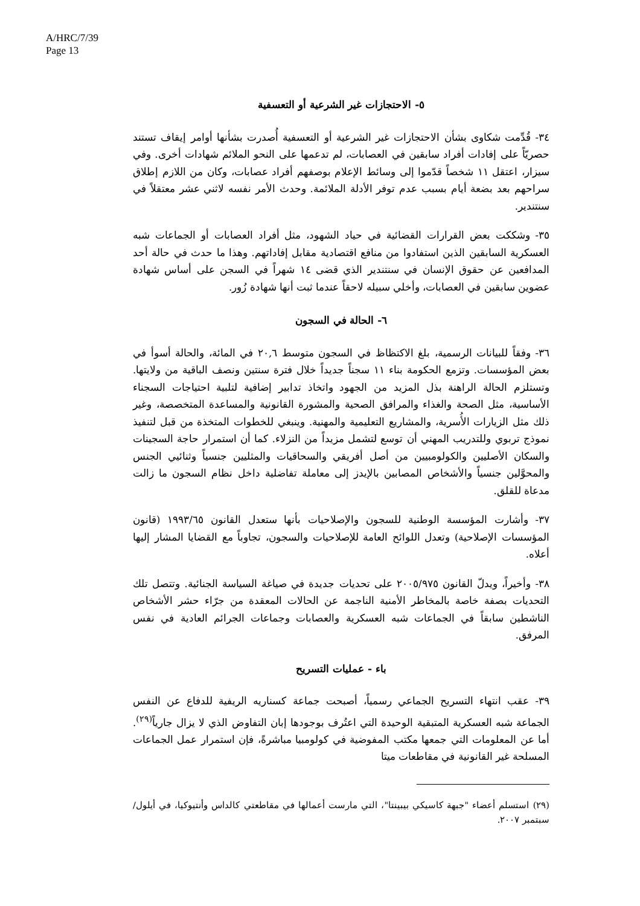A/HRC/7/39
Page 13
٥- الاحتجازات غير الشرعية أو التعسفية
٣٤- قُدِّمت شكاوى بشأن الاحتجازات غير الشرعية أو التعسفية أُصدرت بشأنها أوامر إيقاف تستند حصريّاً على إفادات أفراد سابقين في العصابات، لم تدعمها على النحو الملائم شهادات أخرى. وفي سيزار، اعتقل ١١ شخصاً قدّموا إلى وسائط الإعلام بوصفهم أفراد عصابات، وكان من اللازم إطلاق سراحهم بعد بضعة أيام بسبب عدم توفر الأدلة الملائمة. وحدث الأمر نفسه لاثني عشر معتقلاً في سنتندير.
٣٥- وشككت بعض القرارات القضائية في حياد الشهود، مثل أفراد العصابات أو الجماعات شبه العسكرية السابقين الذين استفادوا من منافع اقتصادية مقابل إفاداتهم. وهذا ما حدث في حالة أحد المدافعين عن حقوق الإنسان في سنتندير الذي قضى ١٤ شهراً في السجن على أساس شهادة عضوين سابقين في العصابات، وأخلي سبيله لاحقاً عندما ثبت أنها شهادة زُور.
٦- الحالة في السجون
٣٦- وفقاً للبيانات الرسمية، بلغ الاكتظاظ في السجون متوسط ٢٠,٦ في المائة، والحالة أسوأ في بعض المؤسسات. وتزمع الحكومة بناء ١١ سجناً جديداً خلال فترة سنتين ونصف الباقية من ولايتها. وتستلزم الحالة الراهنة بذل المزيد من الجهود واتخاذ تدابير إضافية لتلبية احتياجات السجناء الأساسية، مثل الصحة والغذاء والمرافق الصحية والمشورة القانونية والمساعدة المتخصصة، وغير ذلك مثل الزيارات الأُسرية، والمشاريع التعليمية والمهنية. وينبغي للخطوات المتخذة من قبل لتنفيذ نموذج تربوي وللتدريب المهني أن توسع لتشمل مزيداً من النزلاء. كما أن استمرار حاجة السجينات والسكان الأصليين والكولومبيين من أصل أفريقي والسحاقيات والمثليين جنسياً وثنائيي الجنس والمحوَّلين جنسياً والأشخاص المصابين بالإيدز إلى معاملة تفاضلية داخل نظام السجون ما زالت مدعاة للقلق.
٣٧- وأشارت المؤسسة الوطنية للسجون والإصلاحيات بأنها ستعدل القانون ١٩٩٣/٦٥ (قانون المؤسسات الإصلاحية) وتعدل اللوائح العامة للإصلاحيات والسجون، تجاوباً مع القضايا المشار إليها أعلاه.
٣٨- وأخيراً، ويدلّ القانون ٢٠٠٥/٩٧٥ على تحديات جديدة في صياغة السياسة الجنائية. وتتصل تلك التحديات بصفة خاصة بالمخاطر الأمنية الناجمة عن الحالات المعقدة من جرّاء حشر الأشخاص الناشطين سابقاً في الجماعات شبه العسكرية والعصابات وجماعات الجرائم العادية في نفس المرفق.
باء - عمليات التسريح
٣٩- عقب انتهاء التسريح الجماعي رسمياً، أصبحت جماعة كسناريه الريفية للدفاع عن النفس الجماعة شبه العسكرية المتبقية الوحيدة التي اعتُرف بوجودها إبان التفاوض الذي لا يزال جارياً<sup>(٢٩)</sup>. أما عن المعلومات التي جمعها مكتب المفوضية في كولومبيا مباشرةً، فإن استمرار عمل الجماعات المسلحة غير القانونية في مقاطعات ميتا
(٢٩) استسلم أعضاء "جبهة كاسيكي بيبينتا"، التي مارست أعمالها في مقاطعتي كالداس وأنتيوكيا، في أيلول/سبتمبر ٢٠٠٧.